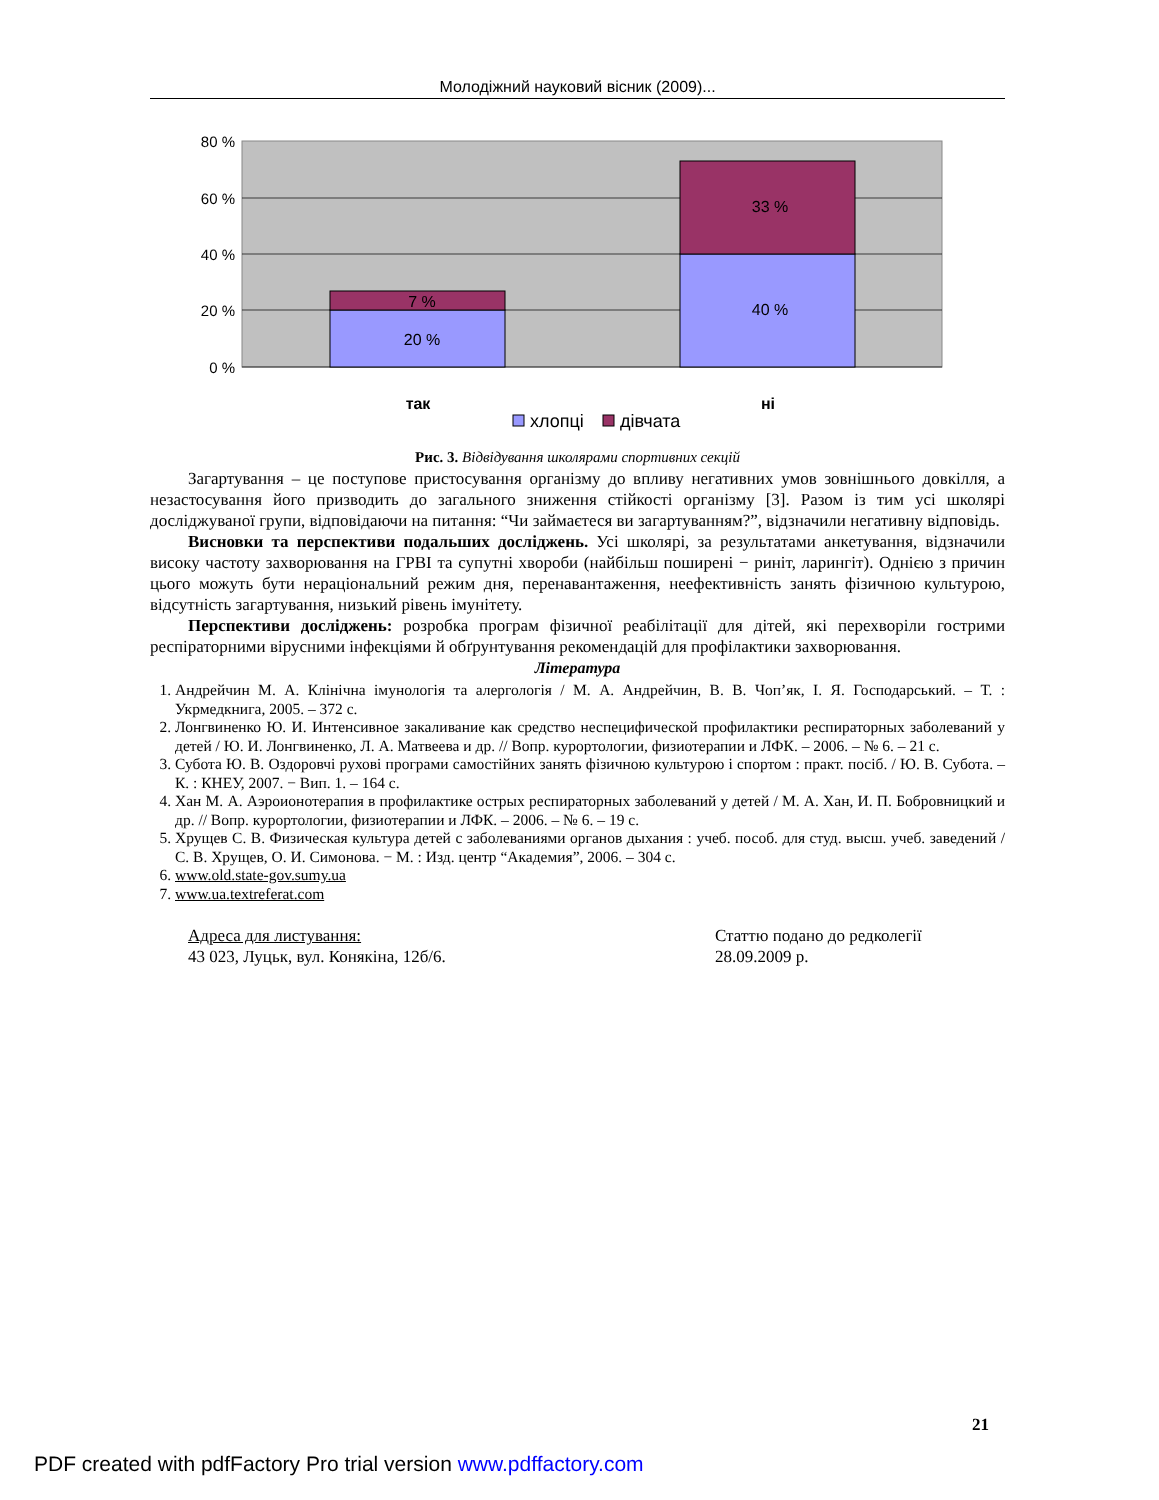Молодіжний науковий вісник (2009)...
80 %
60 %
40 %
20 %
0 %
20 %
7 %
40 %
33 %
так
ні
хлопці
дівчата
Рис. 3. Відвідування школярами спортивних секцій
Загартування – це поступове пристосування організму до впливу негативних умов зовнішнього довкілля, а незастосування його призводить до загального зниження стійкості організму [3]. Разом із тим усі школярі досліджуваної групи, відповідаючи на питання: “Чи займаєтеся ви загартуванням?”, відзначили негативну відповідь.
Висновки та перспективи подальших досліджень. Усі школярі, за результатами анкетування, відзначили високу частоту захворювання на ГРВІ та супутні хвороби (найбільш поширені − риніт, ларингіт). Однією з причин цього можуть бути нераціональний режим дня, перенавантаження, неефективність занять фізичною культурою, відсутність загартування, низький рівень імунітету.
Перспективи досліджень: розробка програм фізичної реабілітації для дітей, які перехворіли гострими респіраторними вірусними інфекціями й обґрунтування рекомендацій для профілактики захворювання.
Література
1. Андрейчин М. А. Клінічна імунологія та алергологія / М. А. Андрейчин, В. В. Чоп’як, І. Я. Господарський. – Т. : Укрмедкнига, 2005. – 372 с.
2. Лонгвиненко Ю. И. Интенсивное закаливание как средство неспецифической профилактики респираторных заболеваний у детей / Ю. И. Лонгвиненко, Л. А. Матвеева и др. // Вопр. курортологии, физиотерапии и ЛФК. – 2006. – № 6. – 21 с.
3. Субота Ю. В. Оздоровчі рухові програми самостійних занять фізичною культурою і спортом : практ. посіб. / Ю. В. Субота. – К. : КНЕУ, 2007. − Вип. 1. – 164 с.
4. Хан М. А. Аэроионотерапия в профилактике острых респираторных заболеваний у детей / М. А. Хан, И. П. Бобровницкий и др. // Вопр. курортологии, физиотерапии и ЛФК. – 2006. – № 6. – 19 с.
5. Хрущев С. В. Физическая культура детей с заболеваниями органов дыхания : учеб. пособ. для студ. высш. учеб. заведений / С. В. Хрущев, О. И. Симонова. − М. : Изд. центр “Академия”, 2006. – 304 с.
6. www.old.state-gov.sumy.ua
7. www.ua.textreferat.com
Адреса для листування:
43 023, Луцьк, вул. Конякіна, 12б/6.
Статтю подано до редколегії
28.09.2009 р.
21
PDF created with pdfFactory Pro trial version www.pdffactory.com